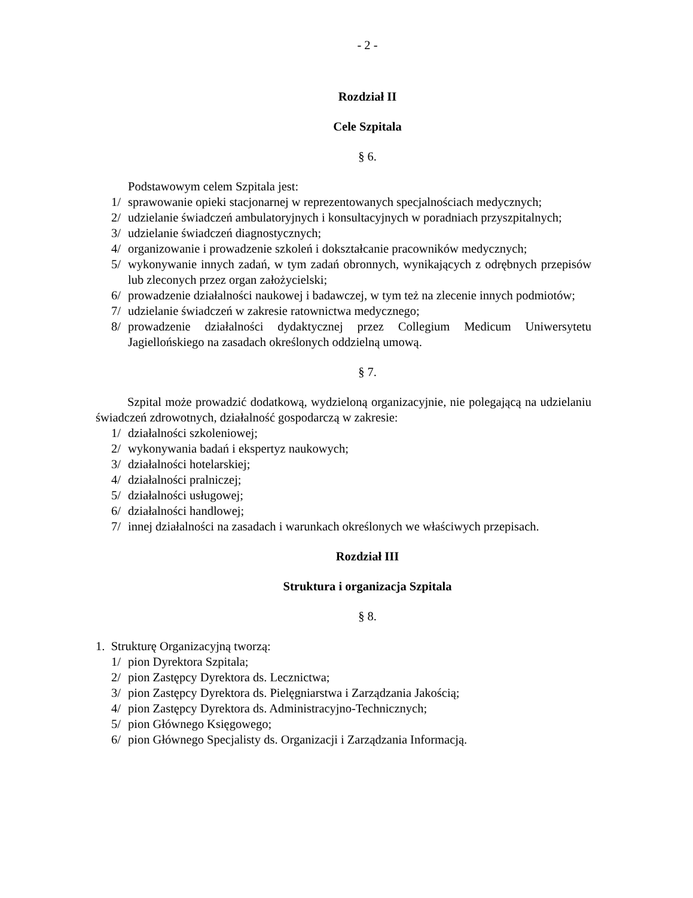- 2 -
Rozdział II
Cele Szpitala
§ 6.
Podstawowym celem Szpitala jest:
1/ sprawowanie opieki stacjonarnej w reprezentowanych specjalnościach medycznych;
2/ udzielanie świadczeń ambulatoryjnych i konsultacyjnych w poradniach przyszpitalnych;
3/ udzielanie świadczeń diagnostycznych;
4/ organizowanie i prowadzenie szkoleń i dokształcanie pracowników medycznych;
5/ wykonywanie innych zadań, w tym zadań obronnych, wynikających z odrębnych przepisów lub zleconych przez organ założycielski;
6/ prowadzenie działalności naukowej i badawczej, w tym też na zlecenie innych podmiotów;
7/ udzielanie świadczeń w zakresie ratownictwa medycznego;
8/ prowadzenie działalności dydaktycznej przez Collegium Medicum Uniwersytetu Jagiellońskiego na zasadach określonych oddzielną umową.
§ 7.
Szpital może prowadzić dodatkową, wydzieloną organizacyjnie, nie polegającą na udzielaniu świadczeń zdrowotnych, działalność gospodarczą w zakresie:
1/ działalności szkoleniowej;
2/ wykonywania badań i ekspertyz naukowych;
3/ działalności hotelarskiej;
4/ działalności pralniczej;
5/ działalności usługowej;
6/ działalności handlowej;
7/ innej działalności na zasadach i warunkach określonych we właściwych przepisach.
Rozdział III
Struktura i organizacja Szpitala
§ 8.
1. Strukturę Organizacyjną tworzą:
1/ pion Dyrektora Szpitala;
2/ pion Zastępcy Dyrektora ds. Lecznictwa;
3/ pion Zastępcy Dyrektora ds. Pielęgniarstwa i Zarządzania Jakością;
4/ pion Zastępcy Dyrektora ds. Administracyjno-Technicznych;
5/ pion Głównego Księgowego;
6/ pion Głównego Specjalisty ds. Organizacji i Zarządzania Informacją.